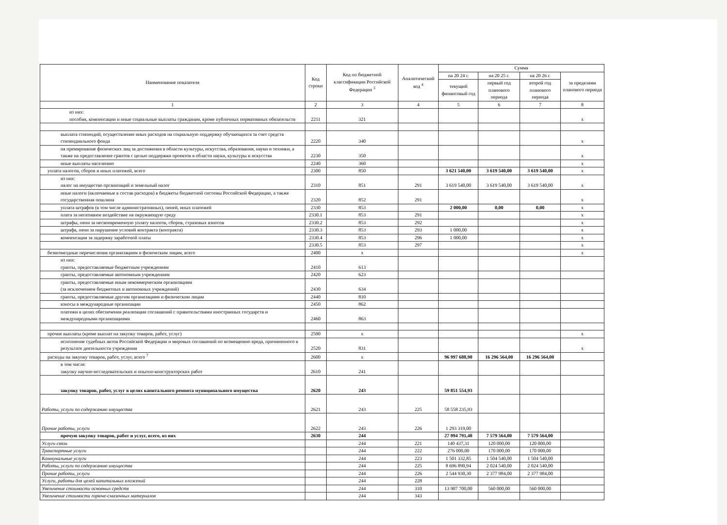| Наименование показателя | Код строки | Код по бюджетной классификации Российской Федерации <sup>3</sup> | Аналитический код <sup>4</sup> | Сумма | | | |
| --- | --- | --- | --- | --- | --- | --- | --- |
| | | | | на 20 24 г. | на 20 25 г. | на 20 26 г. | за пределами планового периода |
| | | | | текущий финансовый год | первый год планового периода | второй год планового периода | |
| 1 | 2 | 3 | 4 | 5 | 6 | 7 | 8 |
| из них: пособия, компенсации и иные социальные выплаты гражданам, кроме публичных нормативных обязательств | 2211 | 321 | | | | | x |
| выплата стипендий, осуществление иных расходов на социальную поддержку обучающихся за счет средств стипендиального фонда | 2220 | 340 | | | | | x |
| на премирование физических лиц за достижения в области культуры, искусства, образования, науки и техники, а также на предоставление грантов с целью поддержки проектов в области науки, культуры и искусства | 2230 | 350 | | | | | x |
| иные выплаты населению | 2240 | 360 | | | | | x |
| уплата налогов, сборов и иных платежей, всего | 2300 | 850 | | 3 621 540,00 | 3 619 540,00 | 3 619 540,00 | x |
| из них: налог на имущество организаций и земельный налог | 2310 | 851 | 291 | 3 619 540,00 | 3 619 540,00 | 3 619 540,00 | x |
| иные налоги (включаемые в состав расходов) в бюджеты бюджетной системы Российской Федерации, а также государственная пошлина | 2320 | 852 | 291 | | | | x |
| уплата штрафов (в том числе административных), пеней, иных платежей | 2330 | 853 | | 2 000,00 | 0,00 | 0,00 | x |
| плата за негативное воздействие на окружающую среду | 2330.1 | 853 | 291 | | | | x |
| штрафы, пени за несвоевременную уплату налогов, сборов, страховых взносов | 2330.2 | 853 | 292 | | | | x |
| штрафа, пени за нарушение условий контракта (контракта) | 2330.3 | 853 | 293 | 1 000,00 | | | x |
| компенсация за задержку заработной платы | 2330.4 | 853 | 296 | 1 000,00 | | | x |
| | 2330.5 | 853 | 297 | | | | x |
| безвозмездные перечисления организациям и физическим лицам, всего | 2400 | x | | | | | x |
| из них: гранты, предоставляемые бюджетным учреждениям | 2410 | 613 | | | | | |
| гранты, предоставляемые автономным учреждениям | 2420 | 623 | | | | | |
| гранты, предоставляемые иным некоммерческим организациям (за исключением бюджетных и автономных учреждений) | 2430 | 634 | | | | | |
| гранты, предоставляемые другим организациям и физическим лицам | 2440 | 810 | | | | | |
| взносы в международные организации | 2450 | 862 | | | | | |
| платежи в целях обеспечения реализации соглашений с правительствами иностранных государств и международными организациями | 2460 | 863 | | | | | |
| прочие выплаты (кроме выплат на закупку товаров, работ, услуг) | 2500 | x | | | | | x |
| исполнение судебных актов Российской Федерации и мировых соглашений по возмещению вреда, причиненного в результате деятельности учреждения | 2520 | 831 | | | | | x |
| расходы на закупку товаров, работ, услуг, всего <sup>7</sup> | 2600 | x | | 96 997 688,90 | 16 296 564,00 | 16 296 564,00 | |
| в том числе: закупку научно-исследовательских и опытно-конструкторских работ | 2610 | 241 | | | | | |
| закупку товаров, работ, услуг в целях капитального ремонта муниципального имущества | 2620 | 243 | | 59 851 554,93 | | | |
| Работы, услуги по содержанию имущества | 2621 | 243 | 225 | 58 558 235,93 | | | |
| Прочие работы, услуги | 2622 | 243 | 226 | 1 293 319,00 | | | |
| прочую закупку товаров, работ и услуг, всего, из них | 2630 | 244 | | 27 994 791,40 | 7 579 564,00 | 7 579 564,00 | |
| Услуги связи | | 244 | 221 | 140 437,31 | 120 000,00 | 120 000,00 | |
| Транспортные услуги | | 244 | 222 | 276 000,00 | 170 000,00 | 170 000,00 | |
| Коммунальные услуги | | 244 | 223 | 1 501 332,85 | 1 504 540,00 | 1 504 540,00 | |
| Работы, услуги по содержанию имущества | | 244 | 225 | 8 696 890,94 | 2 024 540,00 | 2 024 540,00 | |
| Прочие работы, услуги | | 244 | 226 | 2 544 930,30 | 2 377 984,00 | 2 377 984,00 | |
| Услуги, работы для целей капитальных вложений | | 244 | 228 | | | | |
| Увеличение стоимости основных средств | | 244 | 310 | 13 907 700,00 | 560 000,00 | 560 000,00 | |
| Увеличение стоимости горюче-смазочных материалов | | 244 | 343 | | | | |